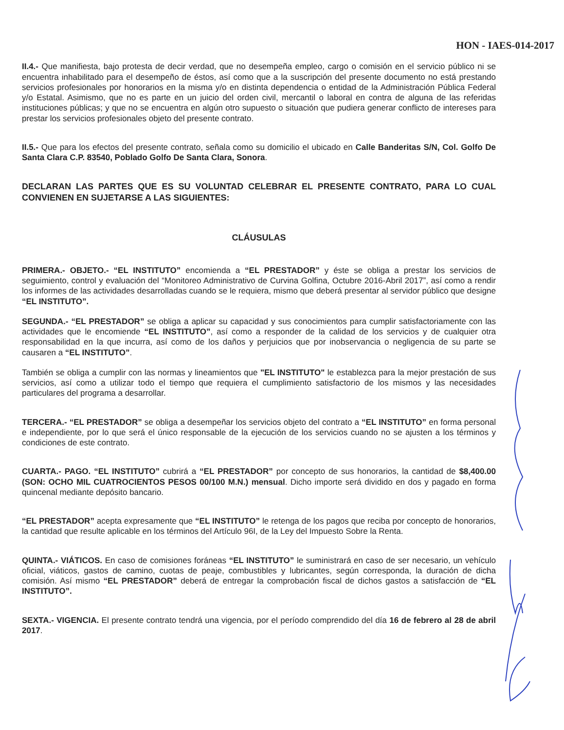HON - IAES-014-2017
II.4.- Que manifiesta, bajo protesta de decir verdad, que no desempeña empleo, cargo o comisión en el servicio público ni se encuentra inhabilitado para el desempeño de éstos, así como que a la suscripción del presente documento no está prestando servicios profesionales por honorarios en la misma y/o en distinta dependencia o entidad de la Administración Pública Federal y/o Estatal. Asimismo, que no es parte en un juicio del orden civil, mercantil o laboral en contra de alguna de las referidas instituciones públicas; y que no se encuentra en algún otro supuesto o situación que pudiera generar conflicto de intereses para prestar los servicios profesionales objeto del presente contrato.
II.5.- Que para los efectos del presente contrato, señala como su domicilio el ubicado en Calle Banderitas S/N, Col. Golfo De Santa Clara C.P. 83540, Poblado Golfo De Santa Clara, Sonora.
DECLARAN LAS PARTES QUE ES SU VOLUNTAD CELEBRAR EL PRESENTE CONTRATO, PARA LO CUAL CONVIENEN EN SUJETARSE A LAS SIGUIENTES:
CLÁUSULAS
PRIMERA.- OBJETO.- “EL INSTITUTO” encomienda a “EL PRESTADOR” y éste se obliga a prestar los servicios de seguimiento, control y evaluación del “Monitoreo Administrativo de Curvina Golfina, Octubre 2016-Abril 2017”, así como a rendir los informes de las actividades desarrolladas cuando se le requiera, mismo que deberá presentar al servidor público que designe “EL INSTITUTO”.
SEGUNDA.- “EL PRESTADOR” se obliga a aplicar su capacidad y sus conocimientos para cumplir satisfactoriamente con las actividades que le encomiende “EL INSTITUTO”, así como a responder de la calidad de los servicios y de cualquier otra responsabilidad en la que incurra, así como de los daños y perjuicios que por inobservancia o negligencia de su parte se causaren a “EL INSTITUTO”.
También se obliga a cumplir con las normas y lineamientos que "EL INSTITUTO" le establezca para la mejor prestación de sus servicios, así como a utilizar todo el tiempo que requiera el cumplimiento satisfactorio de los mismos y las necesidades particulares del programa a desarrollar.
TERCERA.- “EL PRESTADOR” se obliga a desempeñar los servicios objeto del contrato a “EL INSTITUTO” en forma personal e independiente, por lo que será el único responsable de la ejecución de los servicios cuando no se ajusten a los términos y condiciones de este contrato.
CUARTA.- PAGO. “EL INSTITUTO” cubrirá a “EL PRESTADOR” por concepto de sus honorarios, la cantidad de $8,400.00 (SON: OCHO MIL CUATROCIENTOS PESOS 00/100 M.N.) mensual. Dicho importe será dividido en dos y pagado en forma quincenal mediante depósito bancario.
“EL PRESTADOR” acepta expresamente que “EL INSTITUTO” le retenga de los pagos que reciba por concepto de honorarios, la cantidad que resulte aplicable en los términos del Artículo 96I, de la Ley del Impuesto Sobre la Renta.
QUINTA.- VIÁTICOS. En caso de comisiones foráneas “EL INSTITUTO” le suministrará en caso de ser necesario, un vehículo oficial, viáticos, gastos de camino, cuotas de peaje, combustibles y lubricantes, según corresponda, la duración de dicha comisión. Así mismo “EL PRESTADOR” deberá de entregar la comprobación fiscal de dichos gastos a satisfacción de “EL INSTITUTO”.
SEXTA.- VIGENCIA. El presente contrato tendrá una vigencia, por el período comprendido del día 16 de febrero al 28 de abril 2017.